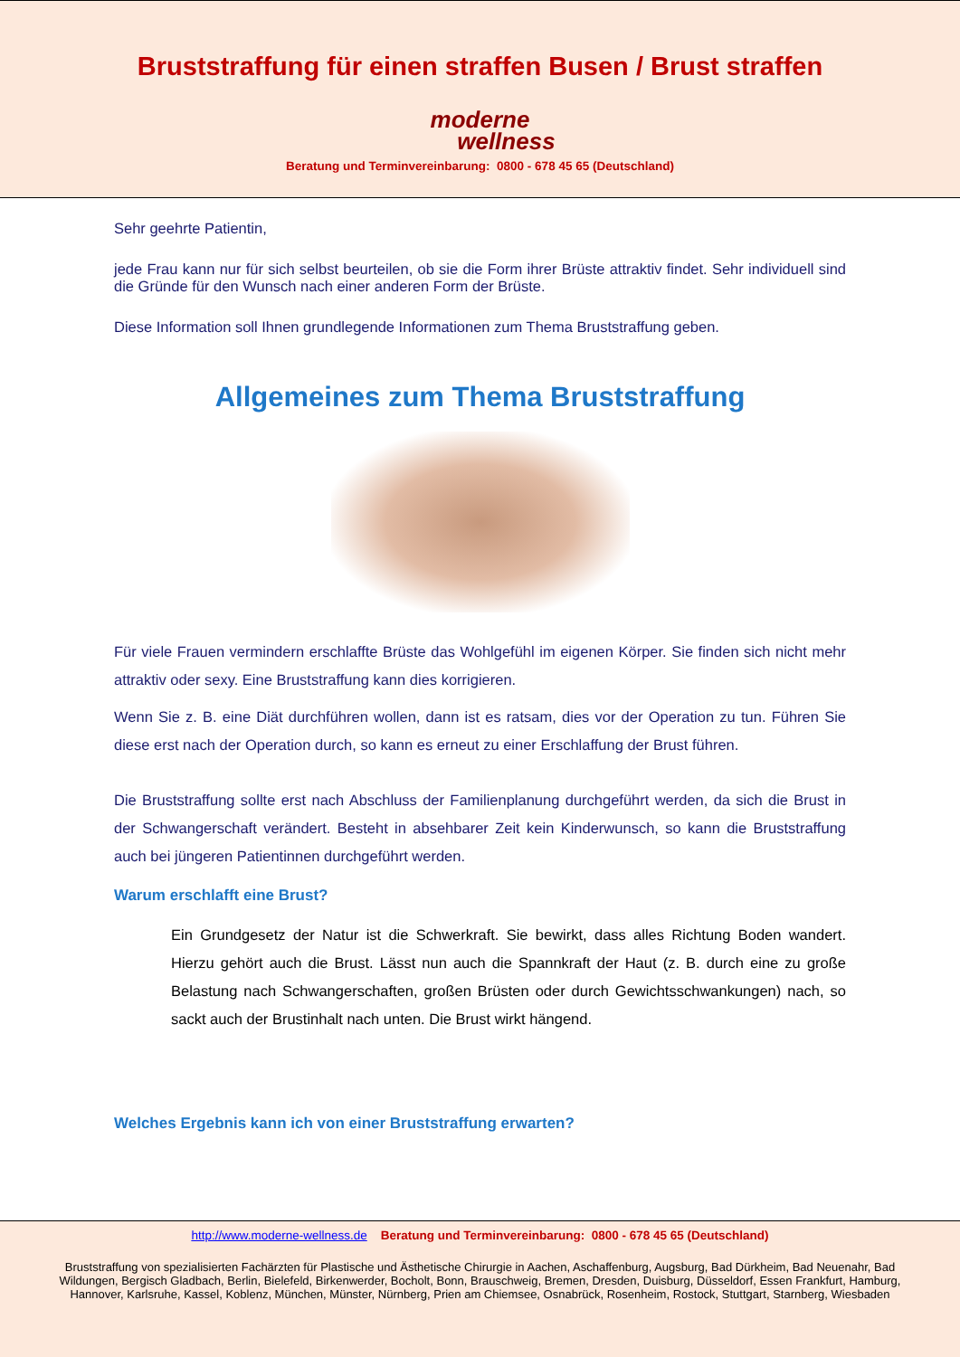Bruststraffung für einen straffen Busen / Brust straffen
moderne
wellness
Beratung und Terminvereinbarung: 0800 - 678 45 65 (Deutschland)
Sehr geehrte Patientin,
jede Frau kann nur für sich selbst beurteilen, ob sie die Form ihrer Brüste attraktiv findet. Sehr individuell sind die Gründe für den Wunsch nach einer anderen Form der Brüste.
Diese Information soll Ihnen grundlegende Informationen zum Thema Bruststraffung geben.
Allgemeines zum Thema Bruststraffung
Für viele Frauen vermindern erschlaffte Brüste das Wohlgefühl im eigenen Körper. Sie finden sich nicht mehr attraktiv oder sexy. Eine Bruststraffung kann dies korrigieren.
Wenn Sie z. B. eine Diät durchführen wollen, dann ist es ratsam, dies vor der Operation zu tun. Führen Sie diese erst nach der Operation durch, so kann es erneut zu einer Erschlaffung der Brust führen.
Die Bruststraffung sollte erst nach Abschluss der Familienplanung durchgeführt werden, da sich die Brust in der Schwangerschaft verändert. Besteht in absehbarer Zeit kein Kinderwunsch, so kann die Bruststraffung auch bei jüngeren Patientinnen durchgeführt werden.
Warum erschlafft eine Brust?
Ein Grundgesetz der Natur ist die Schwerkraft. Sie bewirkt, dass alles Richtung Boden wandert. Hierzu gehört auch die Brust. Lässt nun auch die Spannkraft der Haut (z. B. durch eine zu große Belastung nach Schwangerschaften, großen Brüsten oder durch Gewichtsschwankungen) nach, so sackt auch der Brustinhalt nach unten. Die Brust wirkt hängend.
Welches Ergebnis kann ich von einer Bruststraffung erwarten?
http://www.moderne-wellness.de Beratung und Terminvereinbarung: 0800 - 678 45 65 (Deutschland)
Bruststraffung von spezialisierten Fachärzten für Plastische und Ästhetische Chirurgie in Aachen, Aschaffenburg, Augsburg, Bad Dürkheim, Bad Neuenahr, Bad Wildungen, Bergisch Gladbach, Berlin, Bielefeld, Birkenwerder, Bocholt, Bonn, Brauschweig, Bremen, Dresden, Duisburg, Düsseldorf, Essen Frankfurt, Hamburg, Hannover, Karlsruhe, Kassel, Koblenz, München, Münster, Nürnberg, Prien am Chiemsee, Osnabrück, Rosenheim, Rostock, Stuttgart, Starnberg, Wiesbaden